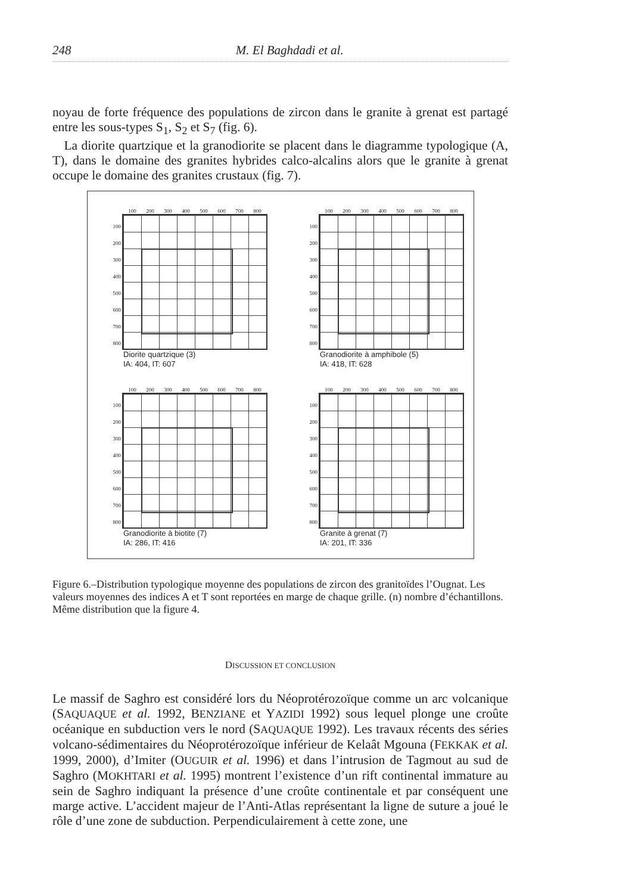248 M. El Baghdadi et al.
noyau de forte fréquence des populations de zircon dans le granite à grenat est partagé entre les sous-types S<sub>1</sub>, S<sub>2</sub> et S<sub>7</sub> (fig. 6).
La diorite quartzique et la granodiorite se placent dans le diagramme typologique (A, T), dans le domaine des granites hybrides calco-alcalins alors que le granite à grenat occupe le domaine des granites crustaux (fig. 7).
100 200 300 400 500 600 700 800
100
200
300
400
500
600
700
800
Diorite quartzique (3)
IA: 404, IT: 607
100 200 300 400 500 600 700 800
100
200
300
400
500
600
700
800
Granodiorite à amphibole (5)
IA: 418, IT: 628
100 200 300 400 500 600 700 800
100
200
300
400
500
600
700
800
Granodiorite à biotite (7)
IA: 286, IT: 416
100 200 300 400 500 600 700 800
100
200
300
400
500
600
700
800
Granite à grenat (7)
IA: 201, IT: 336
Figure 6.–Distribution typologique moyenne des populations de zircon des granitoïdes l’Ougnat. Les valeurs moyennes des indices A et T sont reportées en marge de chaque grille. (n) nombre d’échantillons. Même distribution que la figure 4.
DISCUSSION ET CONCLUSION
Le massif de Saghro est considéré lors du Néoprotérozoïque comme un arc volcanique (SAQUAQUE et al. 1992, BENZIANE et YAZIDI 1992) sous lequel plonge une croûte océanique en subduction vers le nord (SAQUAQUE 1992). Les travaux récents des séries volcano-sédimentaires du Néoprotérozoïque inférieur de Kelaât Mgouna (FEKKAK et al. 1999, 2000), d’Imiter (OUGUIR et al. 1996) et dans l’intrusion de Tagmout au sud de Saghro (MOKHTARI et al. 1995) montrent l’existence d’un rift continental immature au sein de Saghro indiquant la présence d’une croûte continentale et par conséquent une marge active. L’accident majeur de l’Anti-Atlas représentant la ligne de suture a joué le rôle d’une zone de subduction. Perpendiculairement à cette zone, une